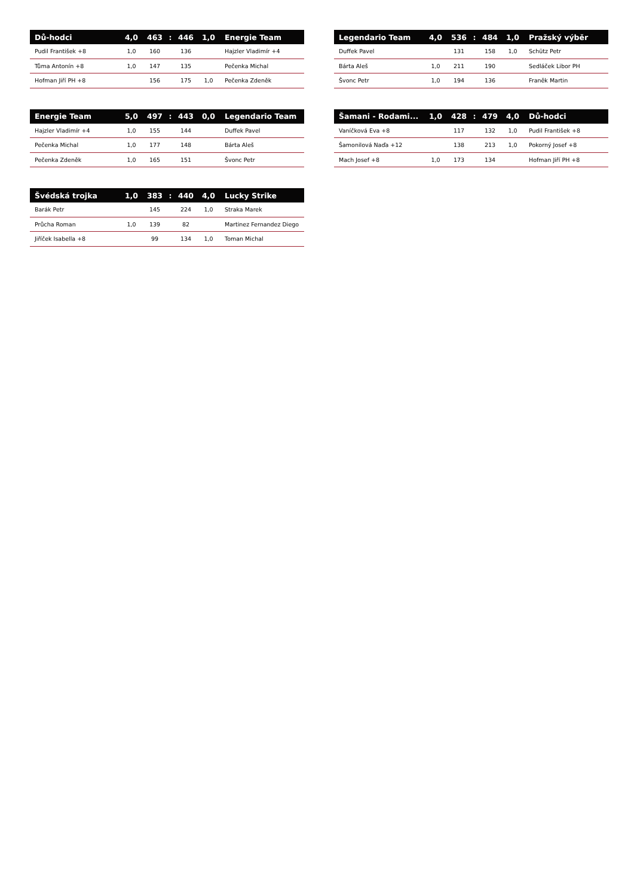| Dů-hodci | 4,0 | 463 | : | 446 | 1,0 | Energie Team |
| --- | --- | --- | --- | --- | --- | --- |
| Pudil František +8 | 1,0 | 160 | | 136 | | Hajzler Vladimír +4 |
| Tůma Antonín +8 | 1,0 | 147 | | 135 | | Pečenka Michal |
| Hofman Jiří PH +8 | | 156 | | 175 | 1,0 | Pečenka Zdeněk |
| Legendario Team | 4,0 | 536 | : | 484 | 1,0 | Pražský výběr |
| --- | --- | --- | --- | --- | --- | --- |
| Duffek Pavel | | 131 | | 158 | 1,0 | Schütz Petr |
| Bárta Aleš | 1,0 | 211 | | 190 | | Sedláček Libor PH |
| Švonc Petr | 1,0 | 194 | | 136 | | Franěk Martin |
| Energie Team | 5,0 | 497 | : | 443 | 0,0 | Legendario Team |
| --- | --- | --- | --- | --- | --- | --- |
| Hajzler Vladimír +4 | 1,0 | 155 | | 144 | | Duffek Pavel |
| Pečenka Michal | 1,0 | 177 | | 148 | | Bárta Aleš |
| Pečenka Zdeněk | 1,0 | 165 | | 151 | | Švonc Petr |
| Šamani - Rodami... | 1,0 | 428 | : | 479 | 4,0 | Dů-hodci |
| --- | --- | --- | --- | --- | --- | --- |
| Vaníčková Eva +8 | | 117 | | 132 | 1,0 | Pudil František +8 |
| Šamonilová Naďa +12 | | 138 | | 213 | 1,0 | Pokorný Josef +8 |
| Mach Josef +8 | 1,0 | 173 | | 134 | | Hofman Jiří PH +8 |
| Švédská trojka | 1,0 | 383 | : | 440 | 4,0 | Lucky Strike |
| --- | --- | --- | --- | --- | --- | --- |
| Barák Petr | | 145 | | 224 | 1,0 | Straka Marek |
| Průcha Roman | 1,0 | 139 | | 82 | | Martinez Fernandez Diego |
| Jiříček Isabella +8 | | 99 | | 134 | 1,0 | Toman Michal |